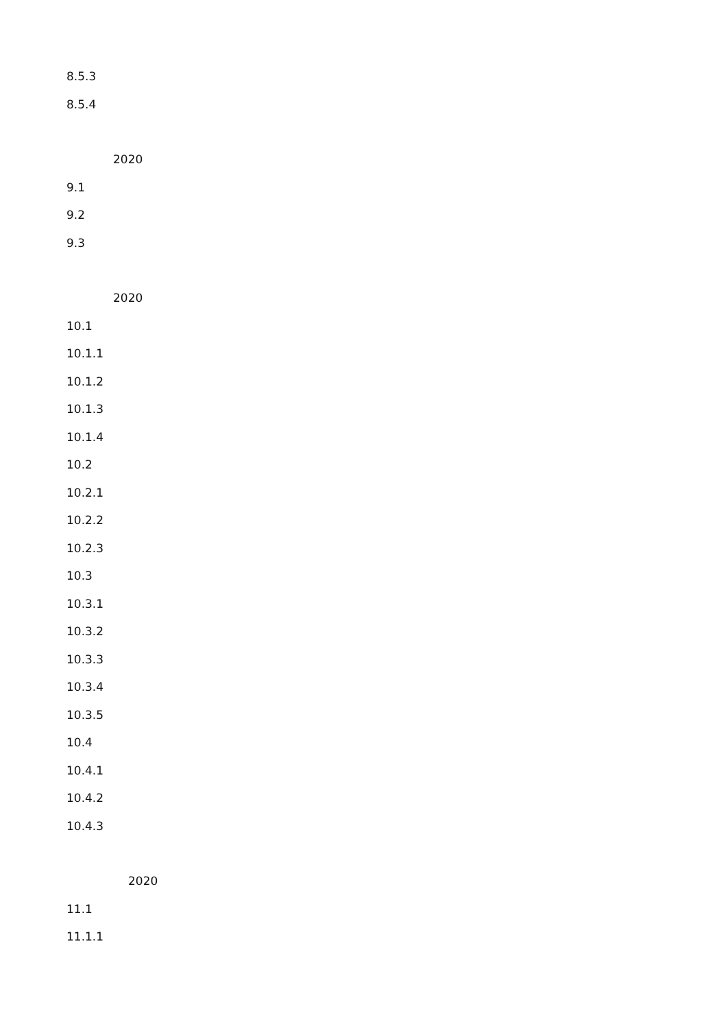8.5.3
8.5.4
2020
9.1
9.2
9.3
2020
10.1
10.1.1
10.1.2
10.1.3
10.1.4
10.2
10.2.1
10.2.2
10.2.3
10.3
10.3.1
10.3.2
10.3.3
10.3.4
10.3.5
10.4
10.4.1
10.4.2
10.4.3
2020
11.1
11.1.1